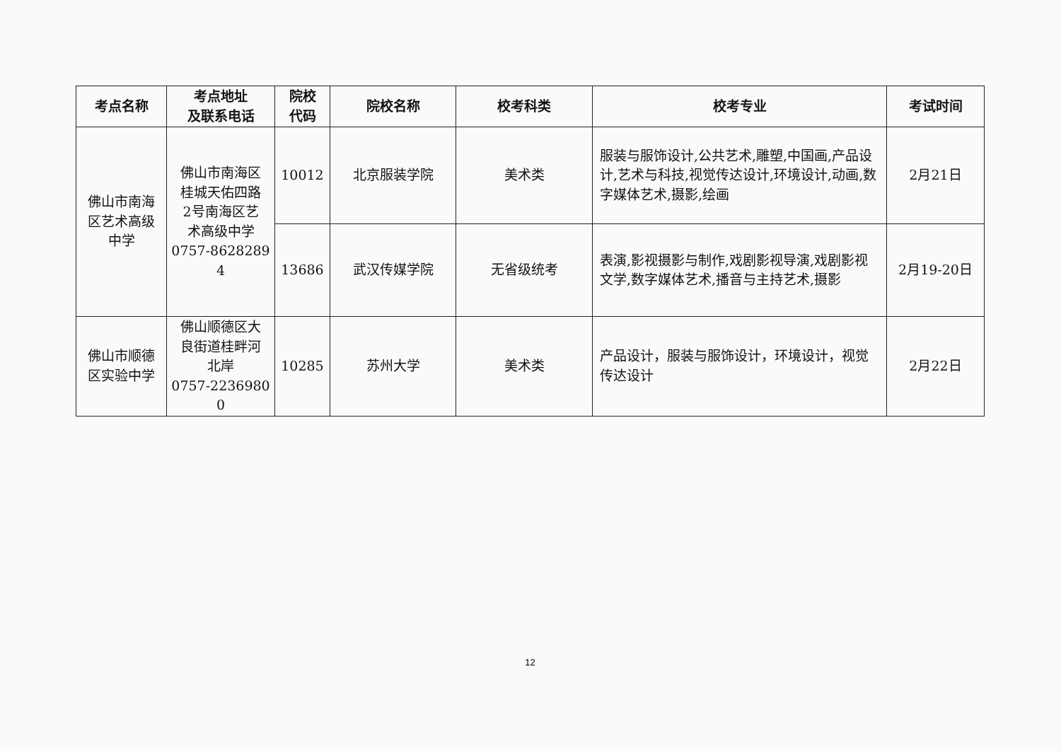| 考点名称 | 考点地址 及联系电话 | 院校 代码 | 院校名称 | 校考科类 | 校考专业 | 考试时间 |
| --- | --- | --- | --- | --- | --- | --- |
| 佛山市南海 区艺术高级 中学 | 佛山市南海区 桂城天佑四路 2号南海区艺 术高级中学 0757-8628289 4 | 10012 | 北京服装学院 | 美术类 | 服装与服饰设计,公共艺术,雕塑,中国画,产品设计,艺术与科技,视觉传达设计,环境设计,动画,数字媒体艺术,摄影,绘画 | 2月21日 |
| | | 13686 | 武汉传媒学院 | 无省级统考 | 表演,影视摄影与制作,戏剧影视导演,戏剧影视文学,数字媒体艺术,播音与主持艺术,摄影 | 2月19-20日 |
| 佛山市顺德 区实验中学 | 佛山顺德区大 良街道桂畔河 北岸 0757-2236980 0 | 10285 | 苏州大学 | 美术类 | 产品设计，服装与服饰设计，环境设计，视觉传达设计 | 2月22日 |
12